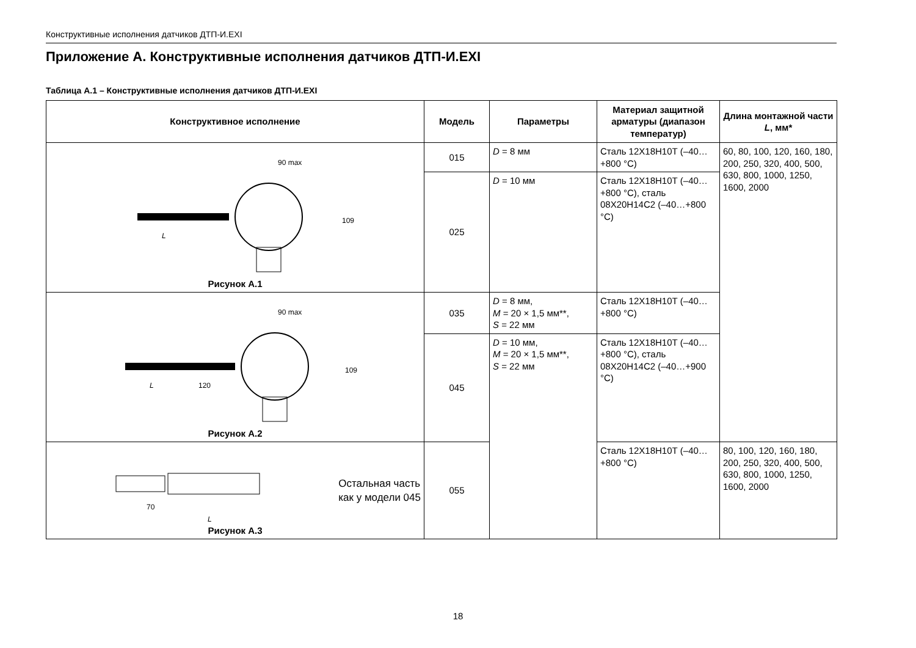Конструктивные исполнения датчиков ДТП-И.EXI
Приложение А. Конструктивные исполнения датчиков ДТП-И.EXI
Таблица А.1 – Конструктивные исполнения датчиков ДТП-И.EXI
| Конструктивное исполнение | Модель | Параметры | Материал защитной арматуры (диапазон температур) | Длина монтажной части L , мм* |
| --- | --- | --- | --- | --- |
| 90 max L 109 Рисунок А.1 | 015 | D = 8 мм | Сталь 12Х18Н10Т (–40…+800 °С) | 60, 80, 100, 120, 160, 180, 200, 250, 320, 400, 500, 630, 800, 1000, 1250, 1600, 2000 |
| | 025 | D = 10 мм | Сталь 12Х18Н10Т (–40…+800 °С), сталь 08Х20Н14С2 (–40…+800 °С) | |
| 90 max L 120 109 Рисунок А.2 | 035 | D = 8 мм, M = 20 × 1,5 мм**, S = 22 мм | Сталь 12Х18Н10Т (–40…+800 °С) | |
| | 045 | D = 10 мм, M = 20 × 1,5 мм**, S = 22 мм | Сталь 12Х18Н10Т (–40…+800 °С), сталь 08Х20Н14С2 (–40…+900 °С) | |
| 70 L Остальная часть как у модели 045 Рисунок А.3 | 055 | | Сталь 12Х18Н10Т (–40…+800 °С) | 80, 100, 120, 160, 180, 200, 250, 320, 400, 500, 630, 800, 1000, 1250, 1600, 2000 |
18